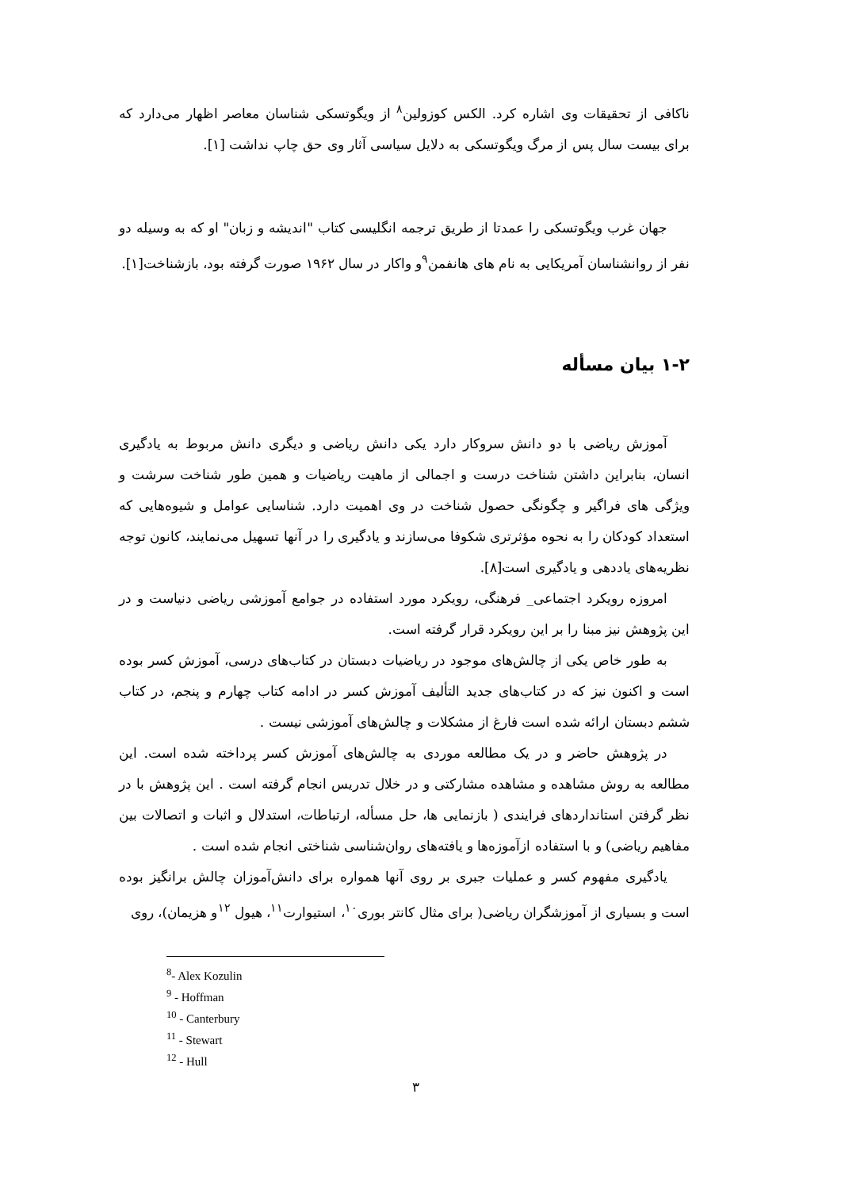ناکافی از تحقیقات وی اشاره کرد. الکس کوزولین<sup>۸</sup> از ویگوتسکی شناسان معاصر اظهار می‌دارد که برای بیست سال پس از مرگ ویگوتسکی به دلایل سیاسی آثار وی حق چاپ نداشت [۱].
جهان غرب ویگوتسکی را عمدتا از طریق ترجمه انگلیسی کتاب "اندیشه و زبان" او که به وسیله دو نفر از روانشناسان آمریکایی به نام های هانفمن<sup>۹</sup>و واکار در سال ۱۹۶۲ صورت گرفته بود، بازشناخت[۱].
۱-۲ بیان مسأله
آموزش ریاضی با دو دانش سروکار دارد یکی دانش ریاضی و دیگری دانش مربوط به یادگیری انسان، بنابراین داشتن شناخت درست و اجمالی از ماهیت ریاضیات و همین طور شناخت سرشت و ویژگی های فراگیر و چگونگی حصول شناخت در وی اهمیت دارد. شناسایی عوامل و شیوه‌هایی که استعداد کودکان را به نحوه مؤثرتری شکوفا می‌سازند و یادگیری را در آنها تسهیل می‌نمایند، کانون توجه نظریه‌های یاددهی و یادگیری است[۸].
امروزه رویکرد اجتماعی_ فرهنگی، رویکرد مورد استفاده در جوامع آموزشی ریاضی دنیاست و در این پژوهش نیز مبنا را بر این رویکرد قرار گرفته است.
به طور خاص یکی از چالش‌های موجود در ریاضیات دبستان در کتاب‌های درسی، آموزش کسر بوده است و اکنون نیز که در کتاب‌های جدید التألیف آموزش کسر در ادامه کتاب چهارم و پنجم، در کتاب ششم دبستان ارائه شده است فارغ از مشکلات و چالش‌های آموزشی نیست .
در پژوهش حاضر و در یک مطالعه موردی به چالش‌های آموزش کسر پرداخته شده است. این مطالعه به روش مشاهده و مشاهده مشارکتی و در خلال تدریس انجام گرفته است . این پژوهش با در نظر گرفتن استانداردهای فرایندی ( بازنمایی ها، حل مسأله، ارتباطات، استدلال و اثبات و اتصالات بین مفاهیم ریاضی) و با استفاده ازآموزه‌ها و یافته‌های روان‌شناسی شناختی انجام شده است .
یادگیری مفهوم کسر و عملیات جبری بر روی آنها همواره برای دانش‌آموزان چالش برانگیز بوده است و بسیاری از آموزشگران ریاضی( برای مثال کانتر بوری<sup>۱۰</sup>، استیوارت<sup>۱۱</sup>، هیول <sup>۱۲</sup>و هزیمان)، روی
<sup>8</sup>- Alex Kozulin
<sup>9</sup> - Hoffman
<sup>10</sup> - Canterbury
<sup>11</sup> - Stewart
<sup>12</sup> - Hull
۳